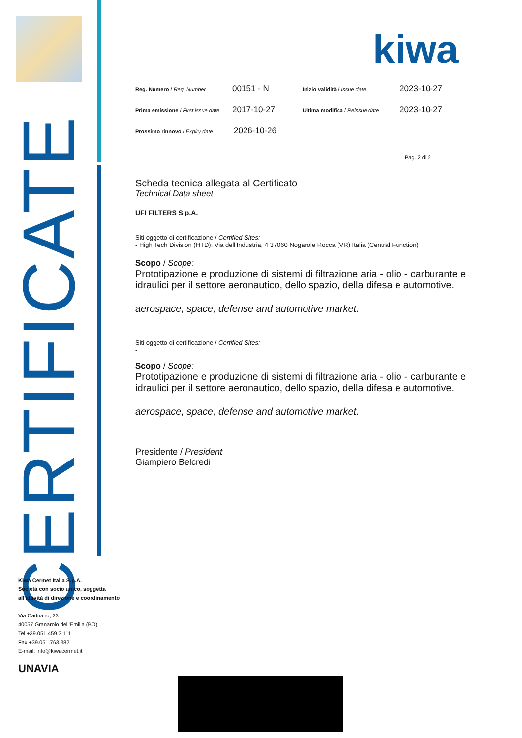CERTIFICATE
kiwa
Reg. Numero / Reg. Number
00151 - N
Inizio validità / Issue date
2023-10-27
Prima emissione / First issue date
2017-10-27
Ultima modifica / Reissue date
2023-10-27
Prossimo rinnovo / Expiry date
2026-10-26
Pag. 2 di 2
Scheda tecnica allegata al Certificato
Technical Data sheet
UFI FILTERS S.p.A.
Siti oggetto di certificazione / Certified Sites:
- High Tech Division (HTD), Via dell'Industria, 4 37060 Nogarole Rocca (VR) Italia (Central Function)
Scopo / Scope:
Prototipazione e produzione di sistemi di filtrazione aria - olio - carburante e idraulici per il settore aeronautico, dello spazio, della difesa e automotive.
aerospace, space, defense and automotive market.
Siti oggetto di certificazione / Certified Sites:
-
Scopo / Scope:
Prototipazione e produzione di sistemi di filtrazione aria - olio - carburante e idraulici per il settore aeronautico, dello spazio, della difesa e automotive.
aerospace, space, defense and automotive market.
Presidente / President
Giampiero Belcredi
Kiwa Cermet Italia S.p.A.
Società con socio unico, soggetta
all'attività di direzione e coordinamento
Via Cadriano, 23
40057 Granarolo dell'Emilia (BO)
Tel +39.051.459.3.111
Fax +39.051.763.382
E-mail: info@kiwacermet.it
UNAVIA